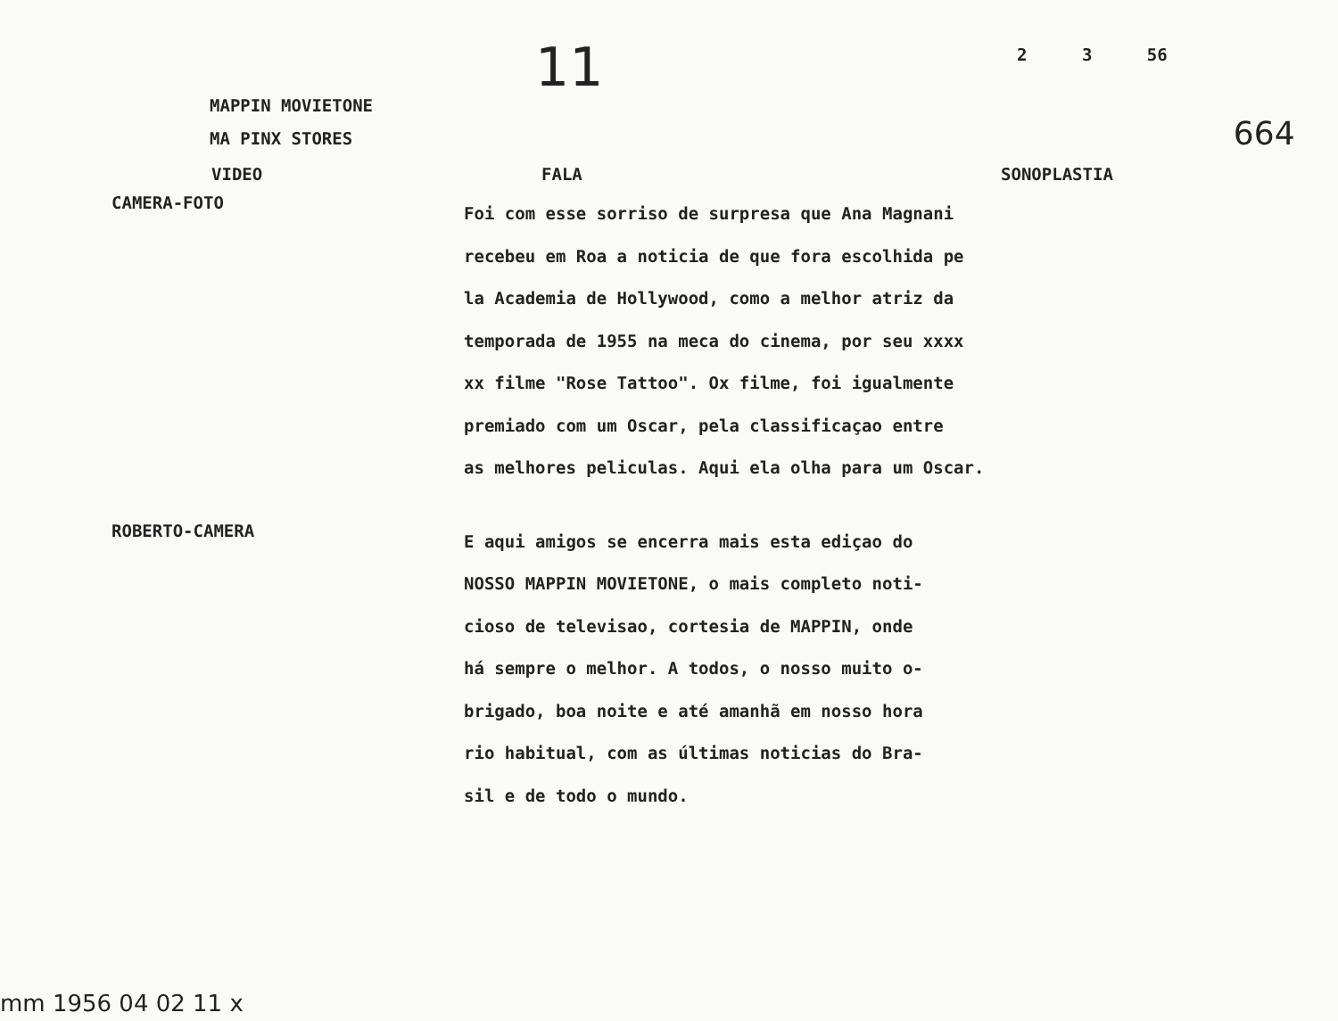11
2 3 56
MAPPIN MOVIETONE
MA PINX STORES
VIDEO FALA SONOPLASTIA
664
CAMERA-FOTO
Foi com esse sorriso de surpresa que Ana Magnani
recebeu em Roa a noticia de que fora escolhida pe
la Academia de Hollywood, como a melhor atriz da
temporada de 1955 na meca do cinema, por seu xxxx
xx filme "Rose Tattoo". Ox filme, foi igualmente
premiado com um Oscar, pela classificaçao entre
as melhores peliculas. Aqui ela olha para um Oscar.
ROBERTO-CAMERA
E aqui amigos se encerra mais esta ediçao do
NOSSO MAPPIN MOVIETONE, o mais completo noti-
cioso de televisao, cortesia de MAPPIN, onde
há sempre o melhor. A todos, o nosso muito o-
brigado, boa noite e até amanhã em nosso hora
rio habitual, com as últimas noticias do Bra-
sil e de todo o mundo.
mm 1956 04 02 11 x